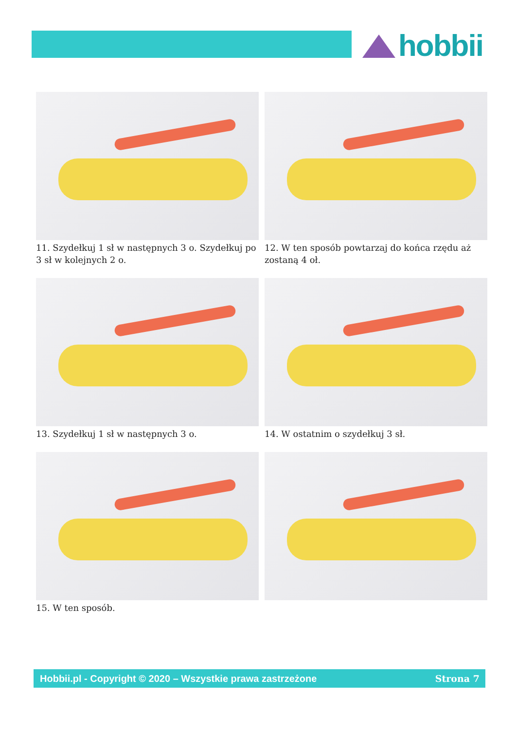hobbii
11. Szydełkuj 1 sł w następnych 3 o. Szydełkuj po 3 sł w kolejnych 2 o.
12. W ten sposób powtarzaj do końca rzędu aż zostaną 4 oł.
13. Szydełkuj 1 sł w następnych 3 o.
14. W ostatnim o szydełkuj 3 sł.
15. W ten sposób.
Hobbii.pl - Copyright © 2020 – Wszystkie prawa zastrzeżone Strona 7